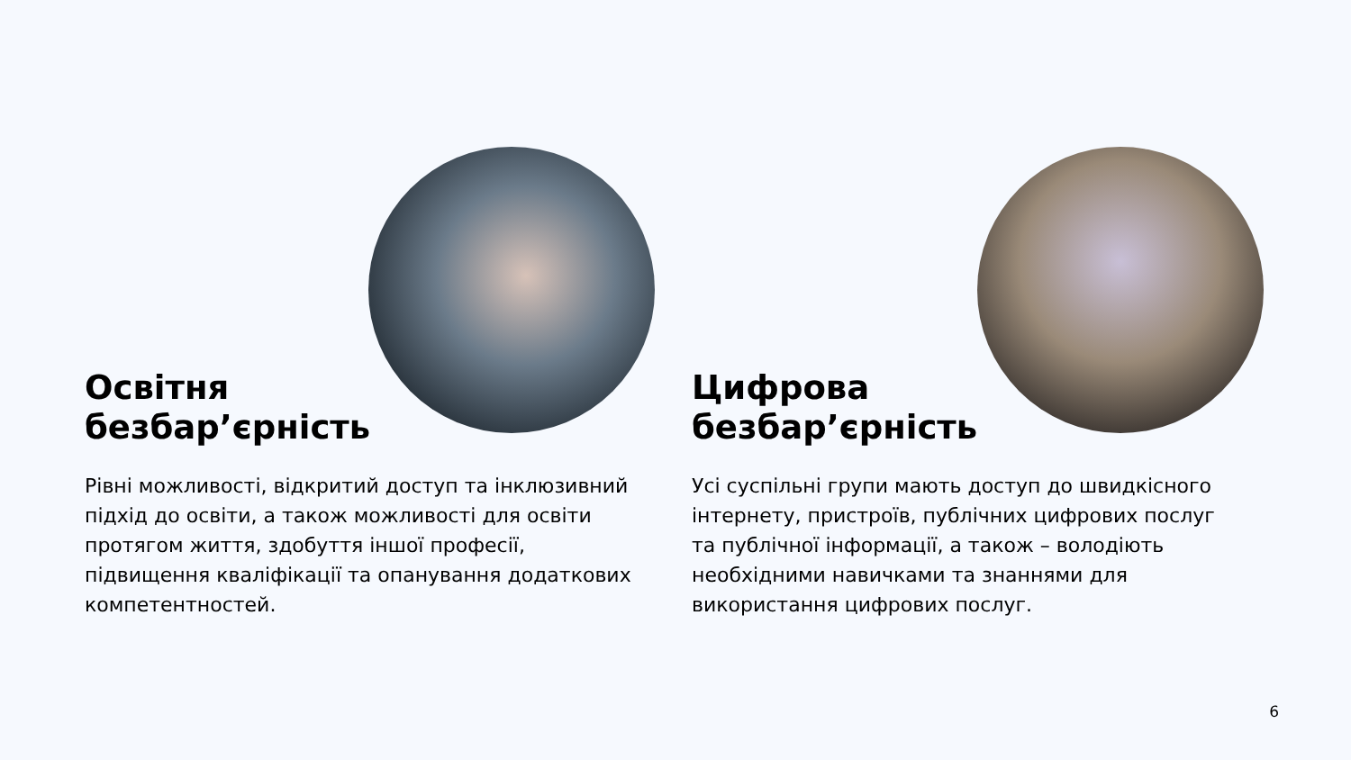Освітня
безбар’єрність
Рівні можливості, відкритий доступ та інклюзивний підхід до освіти, а також можливості для освіти протягом життя, здобуття іншої професії, підвищення кваліфікації та опанування додаткових компетентностей.
Цифрова
безбар’єрність
Усі суспільні групи мають доступ до швидкісного інтернету, пристроїв, публічних цифрових послуг та публічної інформації, а також – володіють необхідними навичками та знаннями для використання цифрових послуг.
6